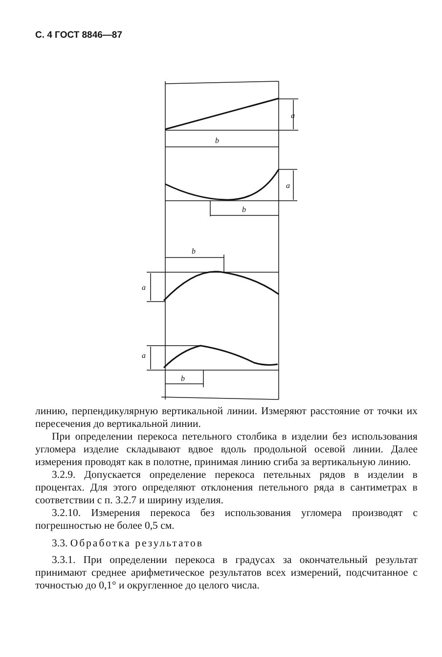С. 4 ГОСТ 8846—87
b
a
b
a
b
a
a
b
линию, перпендикулярную вертикальной линии. Измеряют расстояние от точки их пересечения до вертикальной линии.
При определении перекоса петельного столбика в изделии без использования угломера изделие складывают вдвое вдоль продольной осевой линии. Далее измерения проводят как в полотне, принимая линию сгиба за вертикальную линию.
3.2.9. Допускается определение перекоса петельных рядов в изделии в процентах. Для этого определяют отклонения петельного ряда в сантиметрах в соответствии с п. 3.2.7 и ширину изделия.
3.2.10. Измерения перекоса без использования угломера производят с погрешностью не более 0,5 см.
3.3. Обработка результатов
3.3.1. При определении перекоса в градусах за окончательный результат принимают среднее арифметическое результатов всех измерений, подсчитанное с точностью до 0,1° и округленное до целого числа.